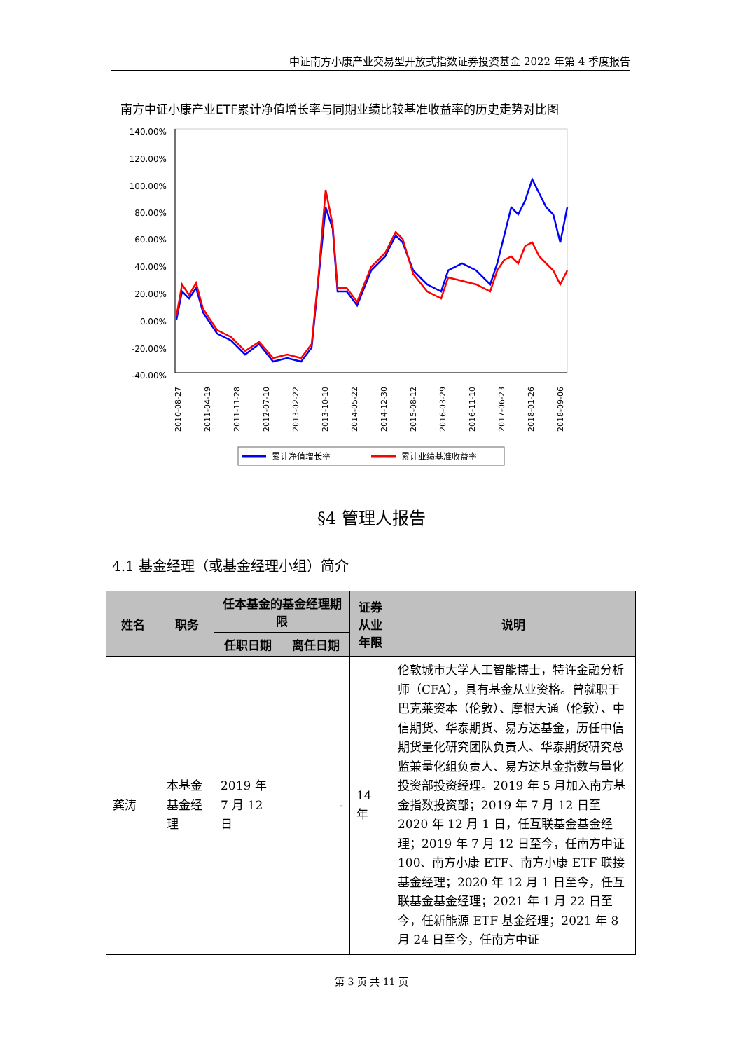中证南方小康产业交易型开放式指数证券投资基金 2022 年第 4 季度报告
南方中证小康产业ETF累计净值增长率与同期业绩比较基准收益率的历史走势对比图
140.00%
120.00%
100.00%
80.00%
60.00%
40.00%
20.00%
0.00%
-20.00%
-40.00%
2010-08-27
2011-04-19
2011-11-28
2012-07-10
2013-02-22
2013-10-10
2014-05-22
2014-12-30
2015-08-12
2016-03-29
2016-11-10
2017-06-23
2018-01-26
2018-09-06
累计净值增长率
累计业绩基准收益率
§4 管理人报告
4.1 基金经理（或基金经理小组）简介
| 姓名 | 职务 | 任本基金的基金经理期限 | | 证券从业年限 | 说明 |
| --- | --- | --- | --- | --- | --- |
| | | 任职日期 | 离任日期 | | |
| 龚涛 | 本基金基金经理 | 2019 年 7 月 12 日 | - | 14 年 | 伦敦城市大学人工智能博士，特许金融分析师（CFA），具有基金从业资格。曾就职于巴克莱资本（伦敦）、摩根大通（伦敦）、中信期货、华泰期货、易方达基金，历任中信期货量化研究团队负责人、华泰期货研究总监兼量化组负责人、易方达基金指数与量化投资部投资经理。2019 年 5 月加入南方基金指数投资部；2019 年 7 月 12 日至 2020 年 12 月 1 日，任互联基金基金经理；2019 年 7 月 12 日至今，任南方中证 100、南方小康 ETF、南方小康 ETF 联接基金经理；2020 年 12 月 1 日至今，任互联基金基金经理；2021 年 1 月 22 日至今，任新能源 ETF 基金经理；2021 年 8 月 24 日至今，任南方中证 |
第 3 页 共 11 页